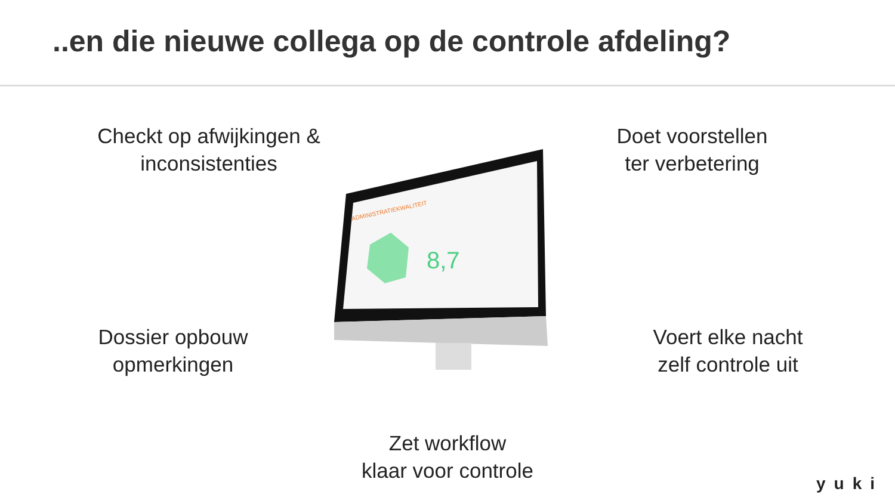..en die nieuwe collega op de controle afdeling?
Checkt op afwijkingen &
inconsistenties
Doet voorstellen
ter verbetering
Dossier opbouw
opmerkingen
Voert elke nacht
zelf controle uit
8,7
ADMINISTRATIEKWALITEIT
Zet workflow
klaar voor controle
yuki